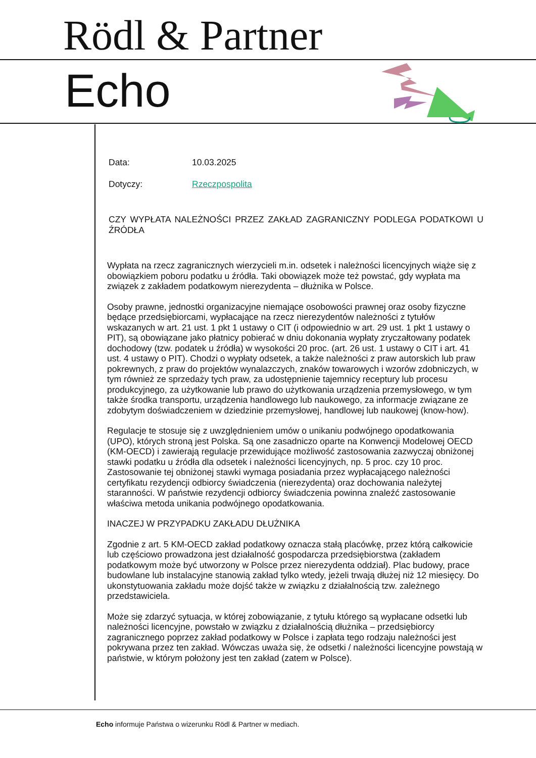Rödl & Partner
Echo
Data: 10.03.2025
Dotyczy: Rzeczpospolita
CZY WYPŁATA NALEŻNOŚCI PRZEZ ZAKŁAD ZAGRANICZNY PODLEGA PODATKOWI U ŹRÓDŁA
Wypłata na rzecz zagranicznych wierzycieli m.in. odsetek i należności licencyjnych wiąże się z obowiązkiem poboru podatku u źródła. Taki obowiązek może też powstać, gdy wypłata ma związek z zakładem podatkowym nierezydenta – dłużnika w Polsce.
Osoby prawne, jednostki organizacyjne niemające osobowości prawnej oraz osoby fizyczne będące przedsiębiorcami, wypłacające na rzecz nierezydentów należności z tytułów wskazanych w art. 21 ust. 1 pkt 1 ustawy o CIT (i odpowiednio w art. 29 ust. 1 pkt 1 ustawy o PIT), są obowiązane jako płatnicy pobierać w dniu dokonania wypłaty zryczałtowany podatek dochodowy (tzw. podatek u źródła) w wysokości 20 proc. (art. 26 ust. 1 ustawy o CIT i art. 41 ust. 4 ustawy o PIT). Chodzi o wypłaty odsetek, a także należności z praw autorskich lub praw pokrewnych, z praw do projektów wynalazczych, znaków towarowych i wzorów zdobniczych, w tym również ze sprzedaży tych praw, za udostępnienie tajemnicy receptury lub procesu produkcyjnego, za użytkowanie lub prawo do użytkowania urządzenia przemysłowego, w tym także środka transportu, urządzenia handlowego lub naukowego, za informacje związane ze zdobytym doświadczeniem w dziedzinie przemysłowej, handlowej lub naukowej (know-how).
Regulacje te stosuje się z uwzględnieniem umów o unikaniu podwójnego opodatkowania (UPO), których stroną jest Polska. Są one zasadniczo oparte na Konwencji Modelowej OECD (KM-OECD) i zawierają regulacje przewidujące możliwość zastosowania zazwyczaj obniżonej stawki podatku u źródła dla odsetek i należności licencyjnych, np. 5 proc. czy 10 proc. Zastosowanie tej obniżonej stawki wymaga posiadania przez wypłacającego należności certyfikatu rezydencji odbiorcy świadczenia (nierezydenta) oraz dochowania należytej staranności. W państwie rezydencji odbiorcy świadczenia powinna znaleźć zastosowanie właściwa metoda unikania podwójnego opodatkowania.
INACZEJ W PRZYPADKU ZAKŁADU DŁUŻNIKA
Zgodnie z art. 5 KM-OECD zakład podatkowy oznacza stałą placówkę, przez którą całkowicie lub częściowo prowadzona jest działalność gospodarcza przedsiębiorstwa (zakładem podatkowym może być utworzony w Polsce przez nierezydenta oddział). Plac budowy, prace budowlane lub instalacyjne stanowią zakład tylko wtedy, jeżeli trwają dłużej niż 12 miesięcy. Do ukonstytuowania zakładu może dojść także w związku z działalnością tzw. zależnego przedstawiciela.
Może się zdarzyć sytuacja, w której zobowiązanie, z tytułu którego są wypłacane odsetki lub należności licencyjne, powstało w związku z działalnością dłużnika – przedsiębiorcy zagranicznego poprzez zakład podatkowy w Polsce i zapłata tego rodzaju należności jest pokrywana przez ten zakład. Wówczas uważa się, że odsetki / należności licencyjne powstają w państwie, w którym położony jest ten zakład (zatem w Polsce).
Echo informuje Państwa o wizerunku Rödl & Partner w mediach.